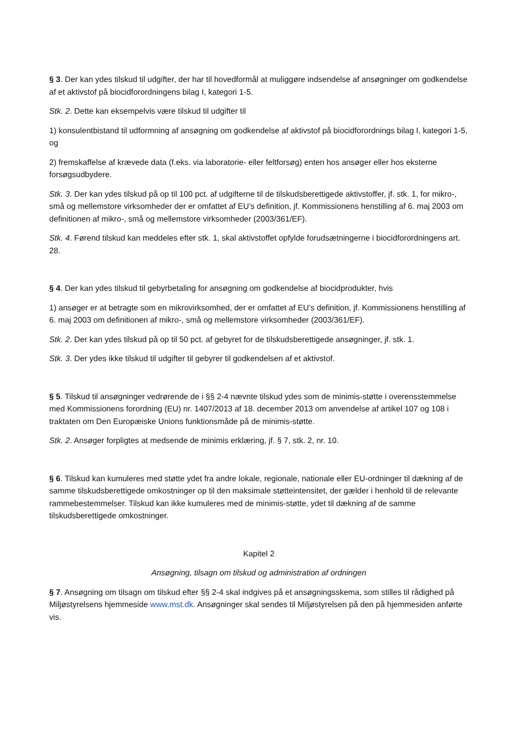§ 3. Der kan ydes tilskud til udgifter, der har til hovedformål at muliggøre indsendelse af ansøgninger om godkendelse af et aktivstof på biocidforordningens bilag I, kategori 1-5.
Stk. 2. Dette kan eksempelvis være tilskud til udgifter til
1) konsulentbistand til udformning af ansøgning om godkendelse af aktivstof på biocidforordnings bilag I, kategori 1-5, og
2) fremskaffelse af krævede data (f.eks. via laboratorie- eller feltforsøg) enten hos ansøger eller hos eksterne forsøgsudbydere.
Stk. 3. Der kan ydes tilskud på op til 100 pct. af udgifterne til de tilskudsberettigede aktivstoffer, jf. stk. 1, for mikro-, små og mellemstore virksomheder der er omfattet af EU’s definition, jf. Kommissionens henstilling af 6. maj 2003 om definitionen af mikro-, små og mellemstore virksomheder (2003/361/EF).
Stk. 4. Førend tilskud kan meddeles efter stk. 1, skal aktivstoffet opfylde forudsætningerne i biocidforordningens art. 28.
§ 4. Der kan ydes tilskud til gebyrbetaling for ansøgning om godkendelse af biocidprodukter, hvis
1) ansøger er at betragte som en mikrovirksomhed, der er omfattet af EU’s definition, jf. Kommissionens henstilling af 6. maj 2003 om definitionen af mikro-, små og mellemstore virksomheder (2003/361/EF).
Stk. 2. Der kan ydes tilskud på op til 50 pct. af gebyret for de tilskudsberettigede ansøgninger, jf. stk. 1.
Stk. 3. Der ydes ikke tilskud til udgifter til gebyrer til godkendelsen af et aktivstof.
§ 5. Tilskud til ansøgninger vedrørende de i §§ 2-4 nævnte tilskud ydes som de minimis-støtte i overensstemmelse med Kommissionens forordning (EU) nr. 1407/2013 af 18. december 2013 om anvendelse af artikel 107 og 108 i traktaten om Den Europæiske Unions funktionsmåde på de minimis-støtte.
Stk. 2. Ansøger forpligtes at medsende de minimis erklæring, jf. § 7, stk. 2, nr. 10.
§ 6. Tilskud kan kumuleres med støtte ydet fra andre lokale, regionale, nationale eller EU-ordninger til dækning af de samme tilskudsberettigede omkostninger op til den maksimale støtteintensitet, der gælder i henhold til de relevante rammebestemmelser. Tilskud kan ikke kumuleres med de minimis-støtte, ydet til dækning af de samme tilskudsberettigede omkostninger.
Kapitel 2
Ansøgning, tilsagn om tilskud og administration af ordningen
§ 7. Ansøgning om tilsagn om tilskud efter §§ 2-4 skal indgives på et ansøgningsskema, som stilles til rådighed på Miljøstyrelsens hjemmeside www.mst.dk. Ansøgninger skal sendes til Miljøstyrelsen på den på hjemmesiden anførte vis.